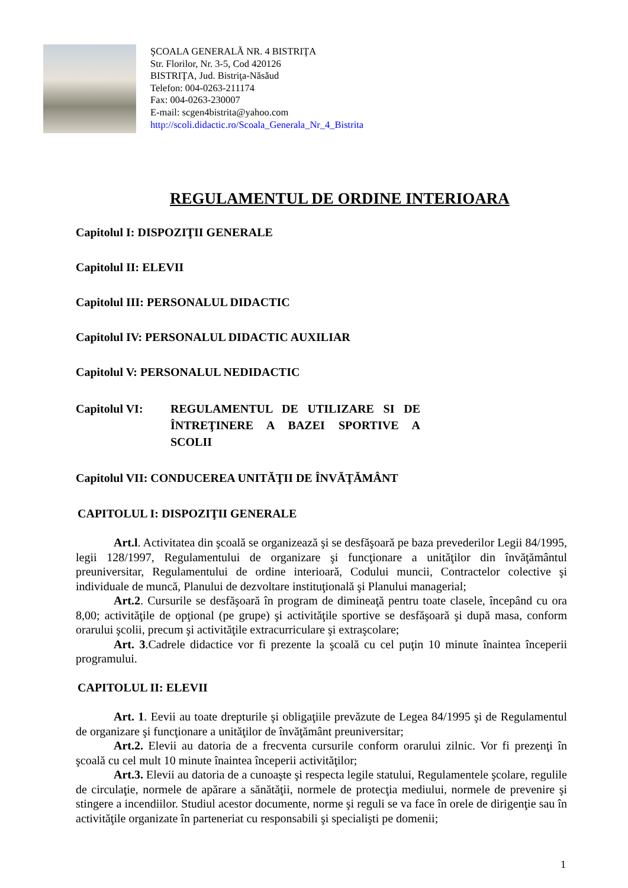ŞCOALA GENERALĂ NR. 4 BISTRIŢA
Str. Florilor, Nr. 3-5, Cod 420126
BISTRIŢA, Jud. Bistriţa-Năsăud
Telefon: 004-0263-211174
Fax: 004-0263-230007
E-mail: scgen4bistrita@yahoo.com
http://scoli.didactic.ro/Scoala_Generala_Nr_4_Bistrita
REGULAMENTUL DE ORDINE INTERIOARA
Capitolul I: DISPOZIŢII GENERALE
Capitolul II: ELEVII
Capitolul III: PERSONALUL DIDACTIC
Capitolul IV: PERSONALUL DIDACTIC AUXILIAR
Capitolul V: PERSONALUL NEDIDACTIC
Capitolul VI: REGULAMENTUL DE UTILIZARE SI DE ÎNTREŢINERE A BAZEI SPORTIVE A SCOLII
Capitolul VII: CONDUCEREA UNITĂŢII DE ÎNVĂŢĂMÂNT
CAPITOLUL I: DISPOZIŢII GENERALE
Art.l. Activitatea din şcoală se organizează şi se desfăşoară pe baza prevederilor Legii 84/1995, legii 128/1997, Regulamentului de organizare şi funcţionare a unităţilor din învăţământul preuniversitar, Regulamentului de ordine interioară, Codului muncii, Contractelor colective şi individuale de muncă, Planului de dezvoltare instituţională şi Planului managerial;
Art.2. Cursurile se desfăşoară în program de dimineaţă pentru toate clasele, începând cu ora 8,00; activităţile de opţional (pe grupe) şi activităţile sportive se desfăşoară şi după masa, conform orarului şcolii, precum şi activităţile extracurriculare şi extraşcolare;
Art. 3.Cadrele didactice vor fi prezente la şcoală cu cel puţin 10 minute înaintea începerii programului.
CAPITOLUL II: ELEVII
Art. 1. Eevii au toate drepturile şi obligaţiile prevăzute de Legea 84/1995 şi de Regulamentul de organizare şi funcţionare a unităţilor de învăţământ preuniversitar;
Art.2. Elevii au datoria de a frecventa cursurile conform orarului zilnic. Vor fi prezenţi în şcoală cu cel mult 10 minute înaintea începerii activităţilor;
Art.3. Elevii au datoria de a cunoaşte şi respecta legile statului, Regulamentele şcolare, regulile de circulaţie, normele de apărare a sănătăţii, normele de protecţia mediului, normele de prevenire şi stingere a incendiilor. Studiul acestor documente, norme şi reguli se va face în orele de dirigenţie sau în activităţile organizate în parteneriat cu responsabili şi specialişti pe domenii;
1